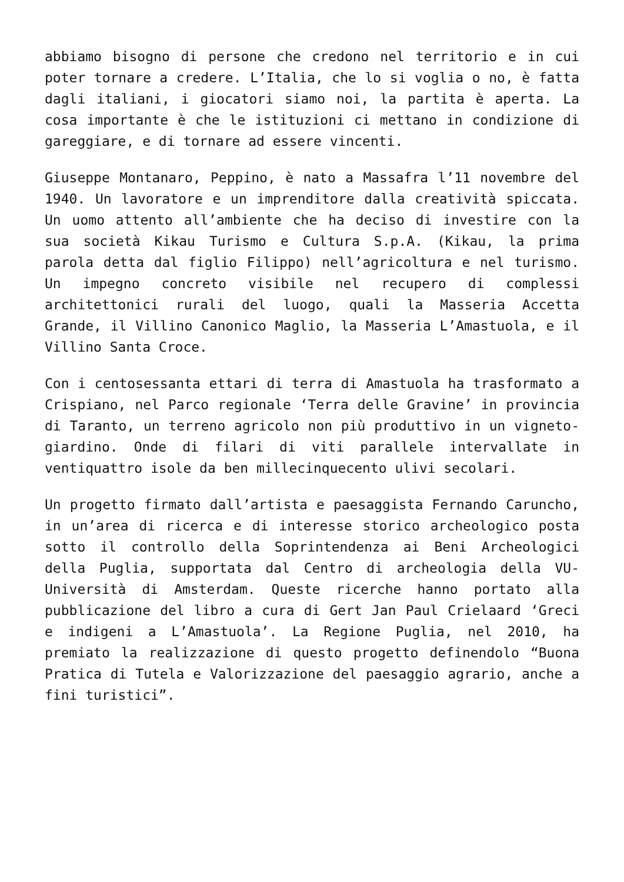abbiamo bisogno di persone che credono nel territorio e in cui poter tornare a credere. L’Italia, che lo si voglia o no, è fatta dagli italiani, i giocatori siamo noi, la partita è aperta. La cosa importante è che le istituzioni ci mettano in condizione di gareggiare, e di tornare ad essere vincenti.
Giuseppe Montanaro, Peppino, è nato a Massafra l’11 novembre del 1940. Un lavoratore e un imprenditore dalla creatività spiccata. Un uomo attento all’ambiente che ha deciso di investire con la sua società Kikau Turismo e Cultura S.p.A. (Kikau, la prima parola detta dal figlio Filippo) nell’agricoltura e nel turismo. Un impegno concreto visibile nel recupero di complessi architettonici rurali del luogo, quali la Masseria Accetta Grande, il Villino Canonico Maglio, la Masseria L’Amastuola, e il Villino Santa Croce.
Con i centosessanta ettari di terra di Amastuola ha trasformato a Crispiano, nel Parco regionale ‘Terra delle Gravine’ in provincia di Taranto, un terreno agricolo non più produttivo in un vigneto-giardino. Onde di filari di viti parallele intervallate in ventiquattro isole da ben millecinquecento ulivi secolari.
Un progetto firmato dall’artista e paesaggista Fernando Caruncho, in un’area di ricerca e di interesse storico archeologico posta sotto il controllo della Soprintendenza ai Beni Archeologici della Puglia, supportata dal Centro di archeologia della VU-Università di Amsterdam. Queste ricerche hanno portato alla pubblicazione del libro a cura di Gert Jan Paul Crielaard ‘Greci e indigeni a L’Amastuola’. La Regione Puglia, nel 2010, ha premiato la realizzazione di questo progetto definendolo “Buona Pratica di Tutela e Valorizzazione del paesaggio agrario, anche a fini turistici”.